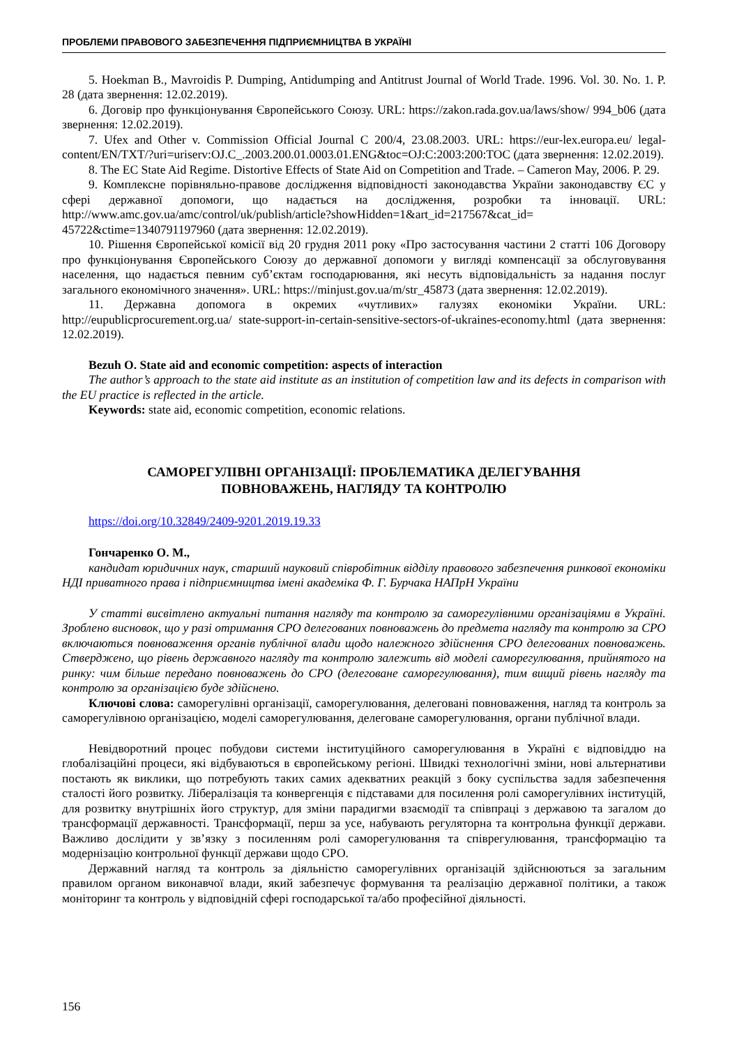ПРОБЛЕМИ ПРАВОВОГО ЗАБЕЗПЕЧЕННЯ ПІДПРИЄМНИЦТВА В УКРАЇНІ
5. Hoekman B., Mavroidis P. Dumping, Antidumping and Antitrust Journal of World Trade. 1996. Vol. 30. No. 1. P. 28 (дата звернення: 12.02.2019).
6. Договір про функціонування Європейського Союзу. URL: https://zakon.rada.gov.ua/laws/show/ 994_b06 (дата звернення: 12.02.2019).
7. Ufex and Other v. Commission Official Journal C 200/4, 23.08.2003. URL: https://eur-lex.europa.eu/ legal-content/EN/TXT/?uri=uriserv:OJ.C_.2003.200.01.0003.01.ENG&toc=OJ:C:2003:200:TOC (дата звернення: 12.02.2019).
8. The EC State Aid Regime. Distortive Effects of State Aid on Competition and Trade. – Cameron May, 2006. P. 29.
9. Комплексне порівняльно-правове дослідження відповідності законодавства України законодавству ЄС у сфері державної допомоги, що надається на дослідження, розробки та інновації. URL: http://www.amc.gov.ua/amc/control/uk/publish/article?showHidden=1&art_id=217567&cat_id= 45722&ctime=1340791197960 (дата звернення: 12.02.2019).
10. Рішення Європейської комісії від 20 грудня 2011 року «Про застосування частини 2 статті 106 Договору про функціонування Європейського Союзу до державної допомоги у вигляді компенсації за обслуговування населення, що надається певним суб’єктам господарювання, які несуть відповідальність за надання послуг загального економічного значення». URL: https://minjust.gov.ua/m/str_45873 (дата звернення: 12.02.2019).
11. Державна допомога в окремих «чутливих» галузях економіки України. URL: http://eupublicprocurement.org.ua/ state-support-in-certain-sensitive-sectors-of-ukraines-economy.html (дата звернення: 12.02.2019).
Bezuh O. State aid and economic competition: aspects of interaction
The author’s approach to the state aid institute as an institution of competition law and its defects in comparison with the EU practice is reflected in the article.
Keywords: state aid, economic competition, economic relations.
САМОРЕГУЛІВНІ ОРГАНІЗАЦІЇ: ПРОБЛЕМАТИКА ДЕЛЕГУВАННЯ
ПОВНОВАЖЕНЬ, НАГЛЯДУ ТА КОНТРОЛЮ
https://doi.org/10.32849/2409-9201.2019.19.33
Гончаренко О. М.,
кандидат юридичних наук, старший науковий співробітник відділу правового забезпечення ринкової економіки НДІ приватного права і підприємництва імені академіка Ф. Г. Бурчака НАПрН України
У статті висвітлено актуальні питання нагляду та контролю за саморегулівними організаціями в Україні. Зроблено висновок, що у разі отримання СРО делегованих повноважень до предмета нагляду та контролю за СРО включаються повноваження органів публічної влади щодо належного здійснення СРО делегованих повноважень. Стверджено, що рівень державного нагляду та контролю залежить від моделі саморегулювання, прийнятого на ринку: чим більше передано повноважень до СРО (делеговане саморегулювання), тим вищий рівень нагляду та контролю за організацією буде здійснено.
Ключові слова: саморегулівні організації, саморегулювання, делеговані повноваження, нагляд та контроль за саморегулівною організацією, моделі саморегулювання, делеговане саморегулювання, органи публічної влади.
Невідворотний процес побудови системи інституційного саморегулювання в Україні є відповіддю на глобалізаційні процеси, які відбуваються в європейському регіоні. Швидкі технологічні зміни, нові альтернативи постають як виклики, що потребують таких самих адекватних реакцій з боку суспільства задля забезпечення сталості його розвитку. Лібералізація та конвергенція є підставами для посилення ролі саморегулівних інституцій, для розвитку внутрішніх його структур, для зміни парадигми взаємодії та співпраці з державою та загалом до трансформації державності. Трансформації, перш за усе, набувають регуляторна та контрольна функції держави. Важливо дослідити у зв’язку з посиленням ролі саморегулювання та співрегулювання, трансформацію та модернізацію контрольної функції держави щодо СРО.
Державний нагляд та контроль за діяльністю саморегулівних організацій здійснюються за загальним правилом органом виконавчої влади, який забезпечує формування та реалізацію державної політики, а також моніторинг та контроль у відповідній сфері господарської та/або професійної діяльності.
156